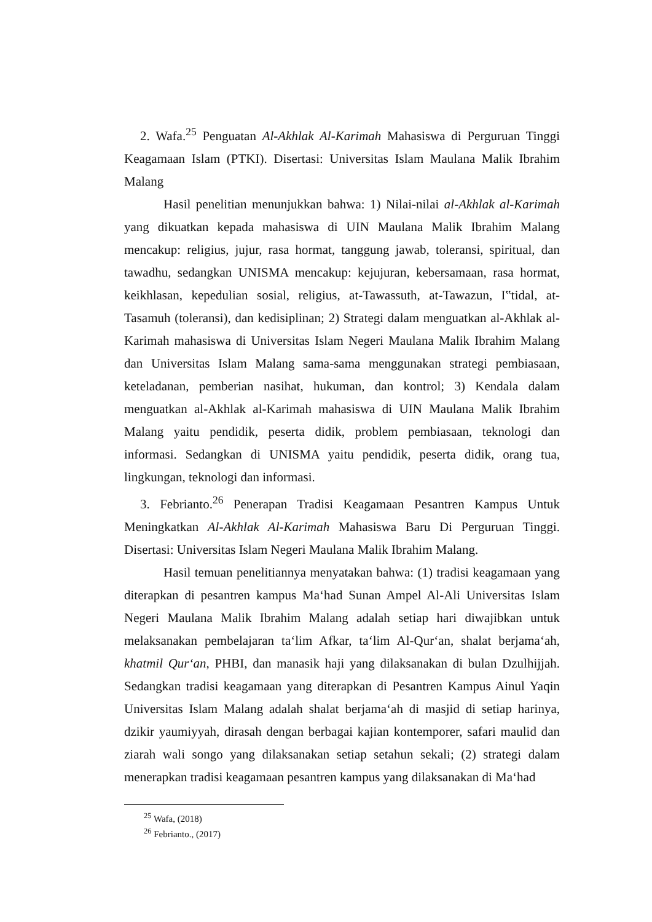2. Wafa.<sup>25</sup> Penguatan Al-Akhlak Al-Karimah Mahasiswa di Perguruan Tinggi Keagamaan Islam (PTKI). Disertasi: Universitas Islam Maulana Malik Ibrahim Malang
Hasil penelitian menunjukkan bahwa: 1) Nilai-nilai al-Akhlak al-Karimah yang dikuatkan kepada mahasiswa di UIN Maulana Malik Ibrahim Malang mencakup: religius, jujur, rasa hormat, tanggung jawab, toleransi, spiritual, dan tawadhu, sedangkan UNISMA mencakup: kejujuran, kebersamaan, rasa hormat, keikhlasan, kepedulian sosial, religius, at-Tawassuth, at-Tawazun, I‟tidal, at-Tasamuh (toleransi), dan kedisiplinan; 2) Strategi dalam menguatkan al-Akhlak al-Karimah mahasiswa di Universitas Islam Negeri Maulana Malik Ibrahim Malang dan Universitas Islam Malang sama-sama menggunakan strategi pembiasaan, keteladanan, pemberian nasihat, hukuman, dan kontrol; 3) Kendala dalam menguatkan al-Akhlak al-Karimah mahasiswa di UIN Maulana Malik Ibrahim Malang yaitu pendidik, peserta didik, problem pembiasaan, teknologi dan informasi. Sedangkan di UNISMA yaitu pendidik, peserta didik, orang tua, lingkungan, teknologi dan informasi.
3. Febrianto.<sup>26</sup> Penerapan Tradisi Keagamaan Pesantren Kampus Untuk Meningkatkan Al-Akhlak Al-Karimah Mahasiswa Baru Di Perguruan Tinggi. Disertasi: Universitas Islam Negeri Maulana Malik Ibrahim Malang.
Hasil temuan penelitiannya menyatakan bahwa: (1) tradisi keagamaan yang diterapkan di pesantren kampus Ma‘had Sunan Ampel Al-Ali Universitas Islam Negeri Maulana Malik Ibrahim Malang adalah setiap hari diwajibkan untuk melaksanakan pembelajaran ta‘lim Afkar, ta‘lim Al-Qur‘an, shalat berjama‘ah, khatmil Qur‘an, PHBI, dan manasik haji yang dilaksanakan di bulan Dzulhijjah. Sedangkan tradisi keagamaan yang diterapkan di Pesantren Kampus Ainul Yaqin Universitas Islam Malang adalah shalat berjama‘ah di masjid di setiap harinya, dzikir yaumiyyah, dirasah dengan berbagai kajian kontemporer, safari maulid dan ziarah wali songo yang dilaksanakan setiap setahun sekali; (2) strategi dalam menerapkan tradisi keagamaan pesantren kampus yang dilaksanakan di Ma‘had
<sup>25</sup> Wafa, (2018)
<sup>26</sup> Febrianto., (2017)